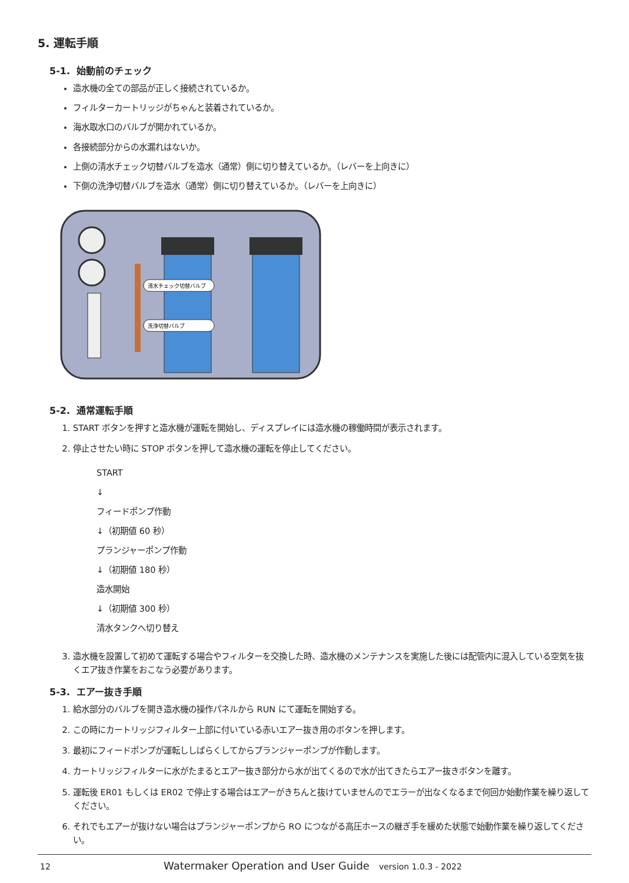5. 運転手順
5-1. 始動前のチェック
造水機の全ての部品が正しく接続されているか。
フィルターカートリッジがちゃんと装着されているか。
海水取水口のバルブが開かれているか。
各接続部分からの水漏れはないか。
上側の清水チェック切替バルブを造水（通常）側に切り替えているか。（レバーを上向きに）
下側の洗浄切替バルブを造水（通常）側に切り替えているか。（レバーを上向きに）
清水チェック切替バルブ
洗浄切替バルブ
5-2. 通常運転手順
1. START ボタンを押すと造水機が運転を開始し、ディスプレイには造水機の稼働時間が表示されます。
2. 停止させたい時に STOP ボタンを押して造水機の運転を停止してください。
START
↓
フィードポンプ作動
↓（初期値 60 秒）
プランジャーポンプ作動
↓（初期値 180 秒）
造水開始
↓（初期値 300 秒）
清水タンクへ切り替え
3. 造水機を設置して初めて運転する場合やフィルターを交換した時、造水機のメンテナンスを実施した後には配管内に混入している空気を抜くエア抜き作業をおこなう必要があります。
5-3. エアー抜き手順
1. 給水部分のバルブを開き造水機の操作パネルから RUN にて運転を開始する。
2. この時にカートリッジフィルター上部に付いている赤いエアー抜き用のボタンを押します。
3. 最初にフィードポンプが運転ししばらくしてからプランジャーポンプが作動します。
4. カートリッジフィルターに水がたまるとエアー抜き部分から水が出てくるので水が出てきたらエアー抜きボタンを離す。
5. 運転後 ER01 もしくは ER02 で停止する場合はエアーがきちんと抜けていませんのでエラーが出なくなるまで何回か始動作業を繰り返してください。
6. それでもエアーが抜けない場合はプランジャーポンプから RO につながる高圧ホースの継ぎ手を緩めた状態で始動作業を繰り返してください。
12 Watermaker Operation and User Guide version 1.0.3 - 2022